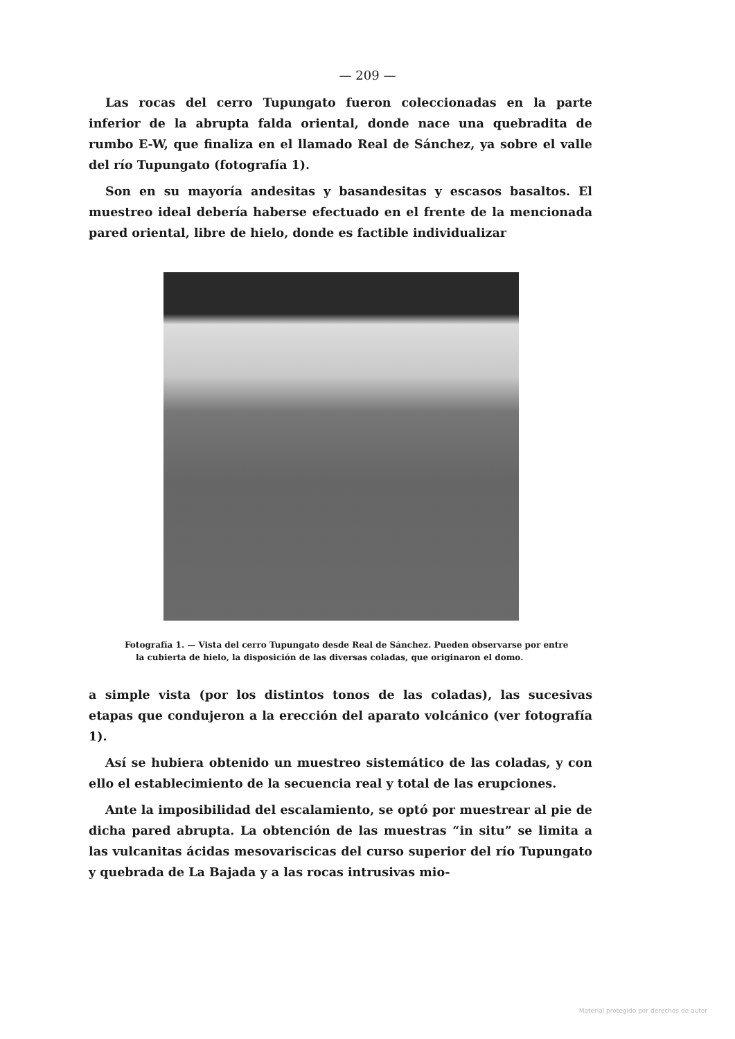— 209 —
Las rocas del cerro Tupungato fueron coleccionadas en la parte inferior de la abrupta falda oriental, donde nace una quebradita de rumbo E-W, que finaliza en el llamado Real de Sánchez, ya sobre el valle del río Tupungato (fotografía 1).
Son en su mayoría andesitas y basandesitas y escasos basaltos. El muestreo ideal debería haberse efectuado en el frente de la mencionada pared oriental, libre de hielo, donde es factible individualizar
Fotografía 1. — Vista del cerro Tupungato desde Real de Sánchez. Pueden observarse por entre la cubierta de hielo, la disposición de las diversas coladas, que originaron el domo.
a simple vista (por los distintos tonos de las coladas), las sucesivas etapas que condujeron a la erección del aparato volcánico (ver fotografía 1).
Así se hubiera obtenido un muestreo sistemático de las coladas, y con ello el establecimiento de la secuencia real y total de las erupciones.
Ante la imposibilidad del escalamiento, se optó por muestrear al pie de dicha pared abrupta. La obtención de las muestras “in situ” se limita a las vulcanitas ácidas mesovariscicas del curso superior del río Tupungato y quebrada de La Bajada y a las rocas intrusivas mio-
Material protegido por derechos de autor